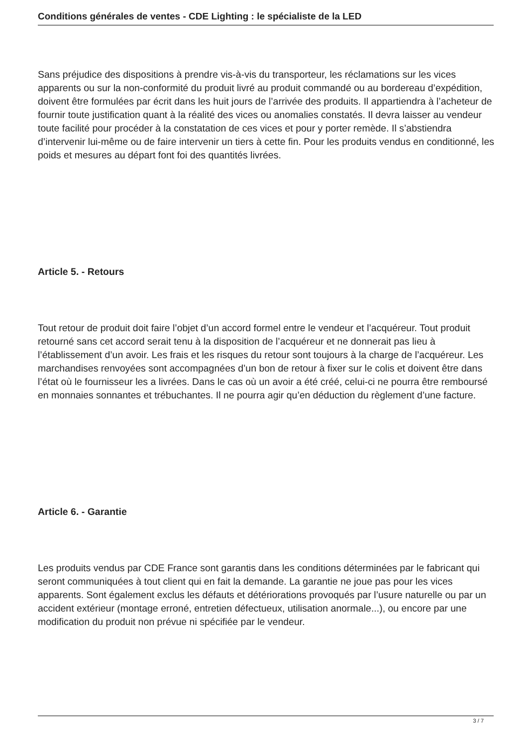Conditions générales de ventes - CDE Lighting : le spécialiste de la LED
Sans préjudice des dispositions à prendre vis-à-vis du transporteur, les réclamations sur les vices apparents ou sur la non-conformité du produit livré au produit commandé ou au bordereau d’expédition, doivent être formulées par écrit dans les huit jours de l’arrivée des produits. Il appartiendra à l’acheteur de fournir toute justification quant à la réalité des vices ou anomalies constatés. Il devra laisser au vendeur toute facilité pour procéder à la constatation de ces vices et pour y porter remède. Il s’abstiendra d’intervenir lui-même ou de faire intervenir un tiers à cette fin. Pour les produits vendus en conditionné, les poids et mesures au départ font foi des quantités livrées.
Article 5. - Retours
Tout retour de produit doit faire l’objet d’un accord formel entre le vendeur et l’acquéreur. Tout produit retourné sans cet accord serait tenu à la disposition de l’acquéreur et ne donnerait pas lieu à l’établissement d’un avoir. Les frais et les risques du retour sont toujours à la charge de l’acquéreur. Les marchandises renvoyées sont accompagnées d’un bon de retour à fixer sur le colis et doivent être dans l’état où le fournisseur les a livrées. Dans le cas où un avoir a été créé, celui-ci ne pourra être remboursé en monnaies sonnantes et trébuchantes. Il ne pourra agir qu’en déduction du règlement d’une facture.
Article 6. - Garantie
Les produits vendus par CDE France sont garantis dans les conditions déterminées par le fabricant qui seront communiquées à tout client qui en fait la demande. La garantie ne joue pas pour les vices apparents. Sont également exclus les défauts et détériorations provoqués par l’usure naturelle ou par un accident extérieur (montage erroné, entretien défectueux, utilisation anormale...), ou encore par une modification du produit non prévue ni spécifiée par le vendeur.
3 / 7